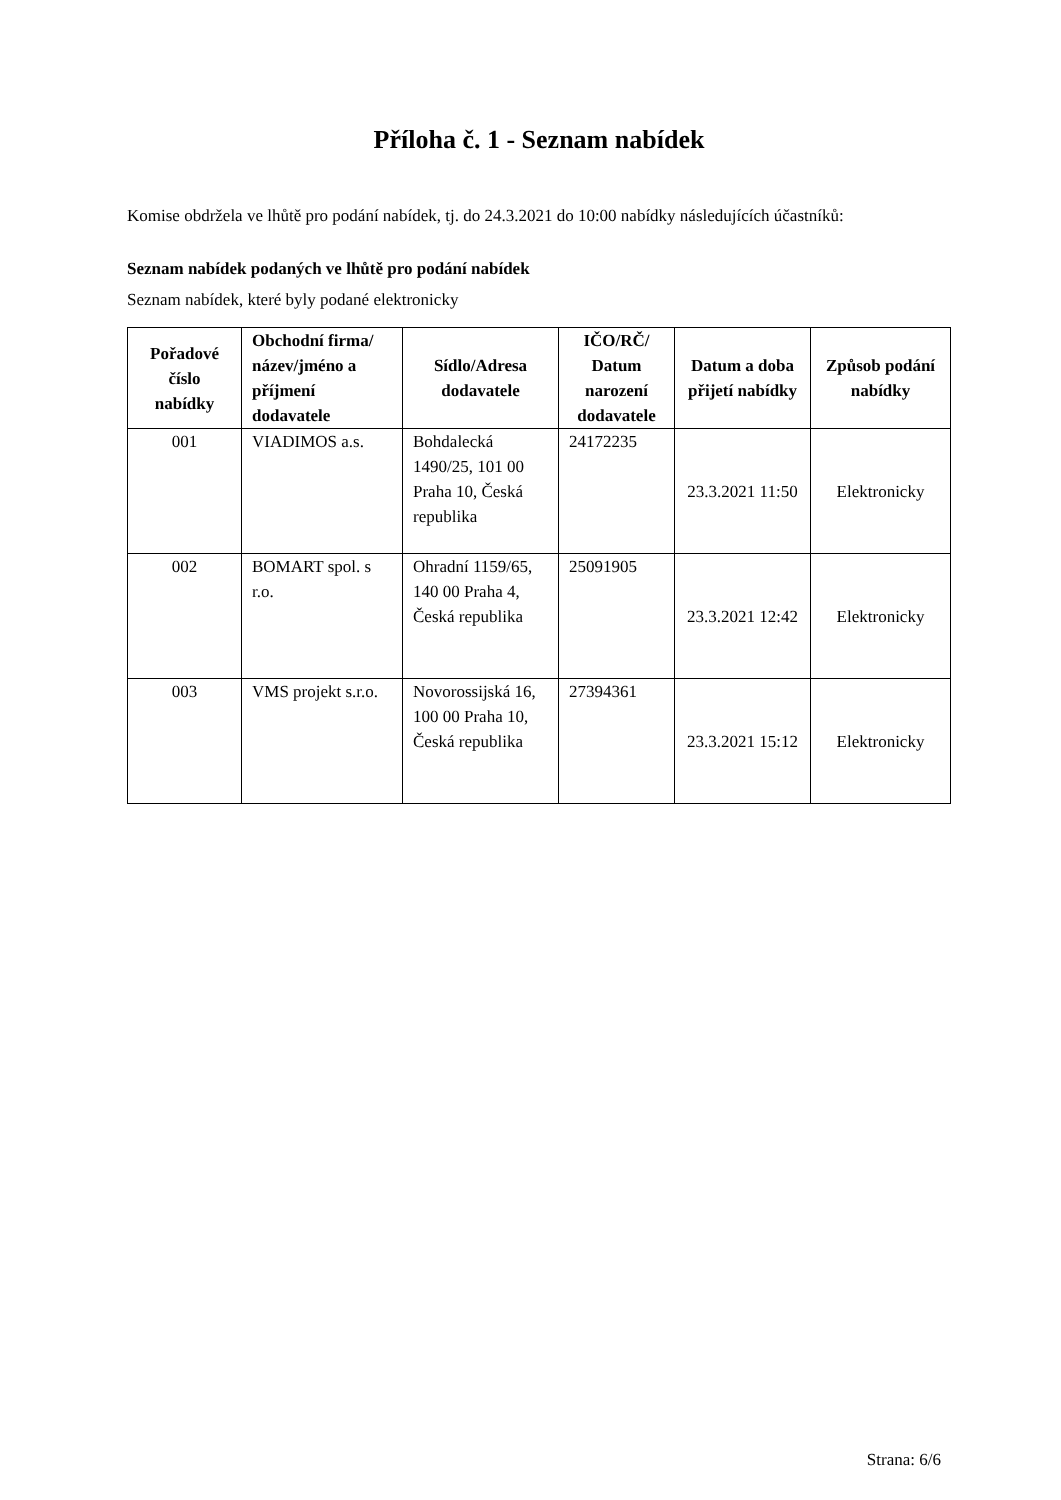Příloha č. 1 - Seznam nabídek
Komise obdržela ve lhůtě pro podání nabídek, tj. do 24.3.2021 do 10:00 nabídky následujících účastníků:
Seznam nabídek podaných ve lhůtě pro podání nabídek
Seznam nabídek, které byly podané elektronicky
| Pořadové číslo nabídky | Obchodní firma/ název/jméno a příjmení dodavatele | Sídlo/Adresa dodavatele | IČO/RČ/ Datum narození dodavatele | Datum a doba přijetí nabídky | Způsob podání nabídky |
| --- | --- | --- | --- | --- | --- |
| 001 | VIADIMOS a.s. | Bohdalecká 1490/25, 101 00 Praha 10, Česká republika | 24172235 | 23.3.2021 11:50 | Elektronicky |
| 002 | BOMART spol. s r.o. | Ohradní 1159/65, 140 00 Praha 4, Česká republika | 25091905 | 23.3.2021 12:42 | Elektronicky |
| 003 | VMS projekt s.r.o. | Novorossijská 16, 100 00 Praha 10, Česká republika | 27394361 | 23.3.2021 15:12 | Elektronicky |
Strana: 6/6